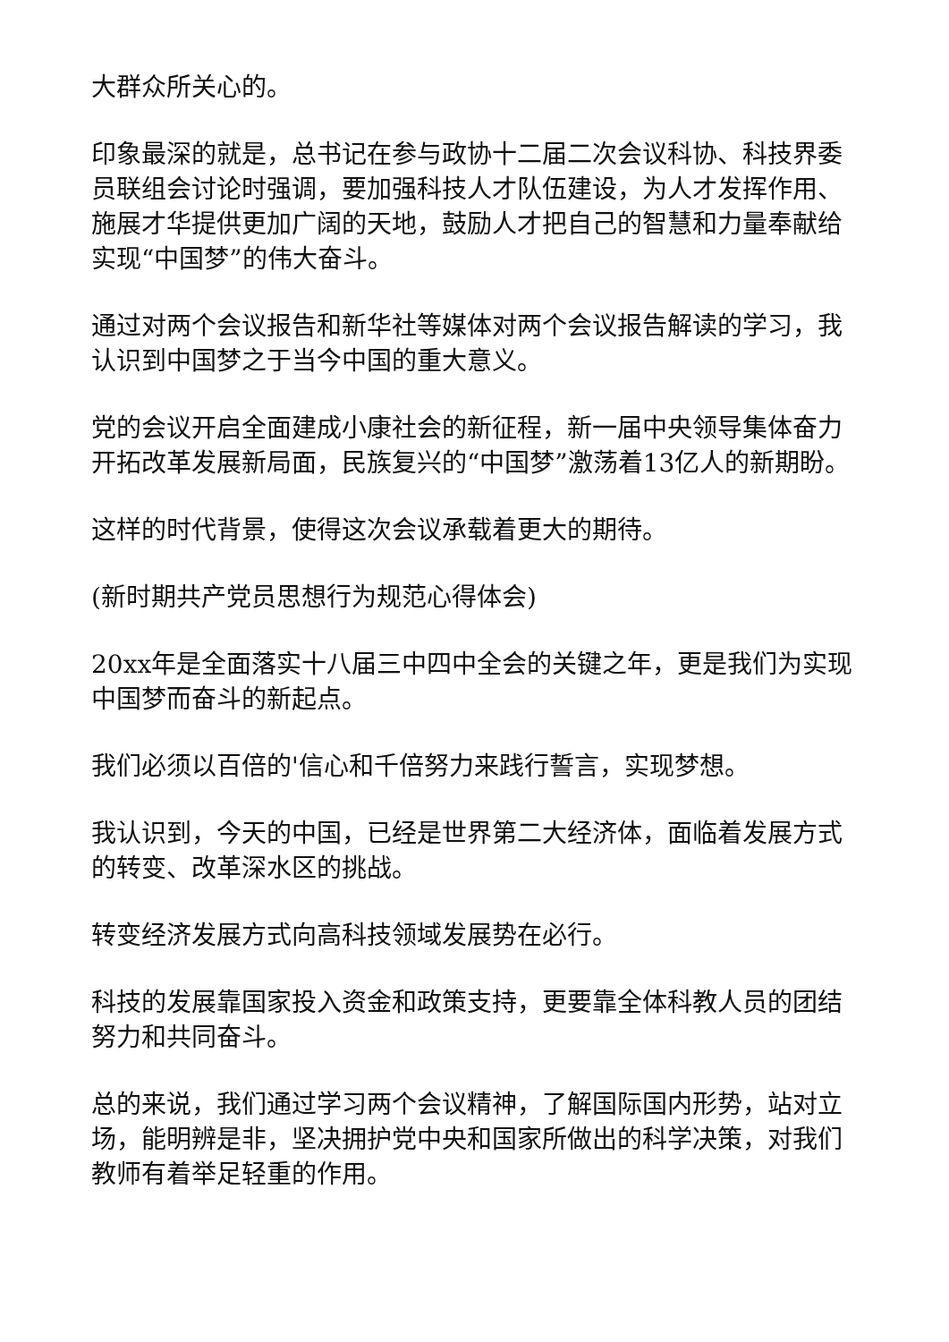大群众所关心的。
印象最深的就是，总书记在参与政协十二届二次会议科协、科技界委员联组会讨论时强调，要加强科技人才队伍建设，为人才发挥作用、施展才华提供更加广阔的天地，鼓励人才把自己的智慧和力量奉献给实现“中国梦”的伟大奋斗。
通过对两个会议报告和新华社等媒体对两个会议报告解读的学习，我认识到中国梦之于当今中国的重大意义。
党的会议开启全面建成小康社会的新征程，新一届中央领导集体奋力开拓改革发展新局面，民族复兴的“中国梦”激荡着13亿人的新期盼。
这样的时代背景，使得这次会议承载着更大的期待。
(新时期共产党员思想行为规范心得体会)
20xx年是全面落实十八届三中四中全会的关键之年，更是我们为实现中国梦而奋斗的新起点。
我们必须以百倍的'信心和千倍努力来践行誓言，实现梦想。
我认识到，今天的中国，已经是世界第二大经济体，面临着发展方式的转变、改革深水区的挑战。
转变经济发展方式向高科技领域发展势在必行。
科技的发展靠国家投入资金和政策支持，更要靠全体科教人员的团结努力和共同奋斗。
总的来说，我们通过学习两个会议精神，了解国际国内形势，站对立场，能明辨是非，坚决拥护党中央和国家所做出的科学决策，对我们教师有着举足轻重的作用。